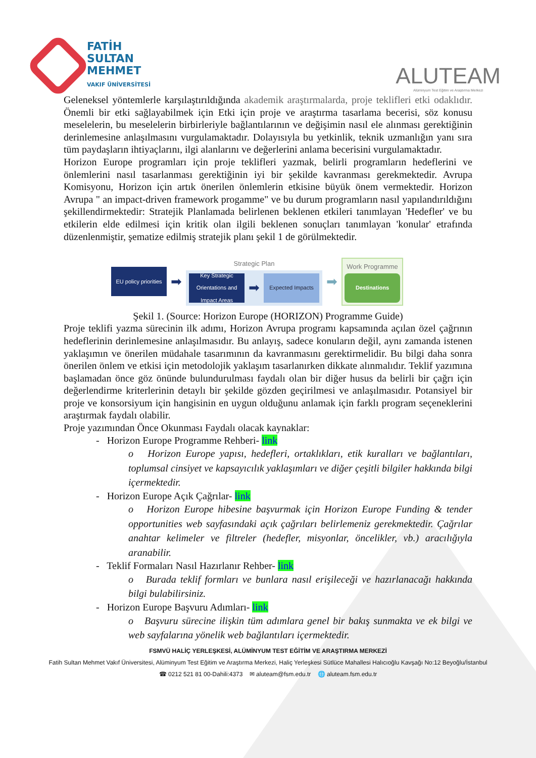FATİH
SULTAN
MEHMET
VAKIF ÜNİVERSİTESİ
ALUTEAM
Alüminyum Test Eğitim ve Araştırma Merkezi
Geleneksel yöntemlerle karşılaştırıldığında akademik araştırmalarda, proje teklifleri etki odaklıdır. Önemli bir etki sağlayabilmek için Etki için proje ve araştırma tasarlama becerisi, söz konusu meselelerin, bu meselelerin birbirleriyle bağlantılarının ve değişimin nasıl ele alınması gerektiğinin derinlemesine anlaşılmasını vurgulamaktadır. Dolayısıyla bu yetkinlik, teknik uzmanlığın yanı sıra tüm paydaşların ihtiyaçlarını, ilgi alanlarını ve değerlerini anlama becerisini vurgulamaktadır.
Horizon Europe programları için proje teklifleri yazmak, belirli programların hedeflerini ve önlemlerini nasıl tasarlanması gerektiğinin iyi bir şekilde kavranması gerekmektedir. Avrupa Komisyonu, Horizon için artık önerilen önlemlerin etkisine büyük önem vermektedir. Horizon Avrupa " an impact-driven framework progamme" ve bu durum programların nasıl yapılandırıldığını şekillendirmektedir: Stratejik Planlamada belirlenen beklenen etkileri tanımlayan 'Hedefler' ve bu etkilerin elde edilmesi için kritik olan ilgili beklenen sonuçları tanımlayan 'konular' etrafında düzenlenmiştir, şematize edilmiş stratejik planı şekil 1 de görülmektedir.
EU policy priorities
➡
Strategic Plan
Key Strategic Orientations and Impact Areas
➡
Expected Impacts
➡
Work Programme
Destinations
Şekil 1. (Source: Horizon Europe (HORIZON) Programme Guide)
Proje teklifi yazma sürecinin ilk adımı, Horizon Avrupa programı kapsamında açılan özel çağrının hedeflerinin derinlemesine anlaşılmasıdır. Bu anlayış, sadece konuların değil, aynı zamanda istenen yaklaşımın ve önerilen müdahale tasarımının da kavranmasını gerektirmelidir. Bu bilgi daha sonra önerilen önlem ve etkisi için metodolojik yaklaşım tasarlanırken dikkate alınmalıdır. Teklif yazımına başlamadan önce göz önünde bulundurulması faydalı olan bir diğer husus da belirli bir çağrı için değerlendirme kriterlerinin detaylı bir şekilde gözden geçirilmesi ve anlaşılmasıdır. Potansiyel bir proje ve konsorsiyum için hangisinin en uygun olduğunu anlamak için farklı program seçeneklerini araştırmak faydalı olabilir.
Proje yazımından Önce Okunması Faydalı olacak kaynaklar:
- Horizon Europe Programme Rehberi- link
o Horizon Europe yapısı, hedefleri, ortaklıkları, etik kuralları ve bağlantıları, toplumsal cinsiyet ve kapsayıcılık yaklaşımları ve diğer çeşitli bilgiler hakkında bilgi içermektedir.
- Horizon Europe Açık Çağrılar- link
o Horizon Europe hibesine başvurmak için Horizon Europe Funding & tender opportunities web sayfasındaki açık çağrıları belirlemeniz gerekmektedir. Çağrılar anahtar kelimeler ve filtreler (hedefler, misyonlar, öncelikler, vb.) aracılığıyla aranabilir.
- Teklif Formaları Nasıl Hazırlanır Rehber- link
o Burada teklif formları ve bunlara nasıl erişileceği ve hazırlanacağı hakkında bilgi bulabilirsiniz.
- Horizon Europe Başvuru Adımları- link
o Başvuru sürecine ilişkin tüm adımlara genel bir bakış sunmakta ve ek bilgi ve web sayfalarına yönelik web bağlantıları içermektedir.
FSMVÜ HALİÇ YERLEŞKESİ, ALÜMİNYUM TEST EĞİTİM VE ARAŞTIRMA MERKEZİ
Fatih Sultan Mehmet Vakıf Üniversitesi, Alüminyum Test Eğitim ve Araştırma Merkezi, Haliç Yerleşkesi Sütlüce Mahallesi Halıcıoğlu Kavşağı No:12 Beyoğlu/İstanbul
☎ 0212 521 81 00-Dahili:4373 ✉ aluteam@fsm.edu.tr 🌐 aluteam.fsm.edu.tr